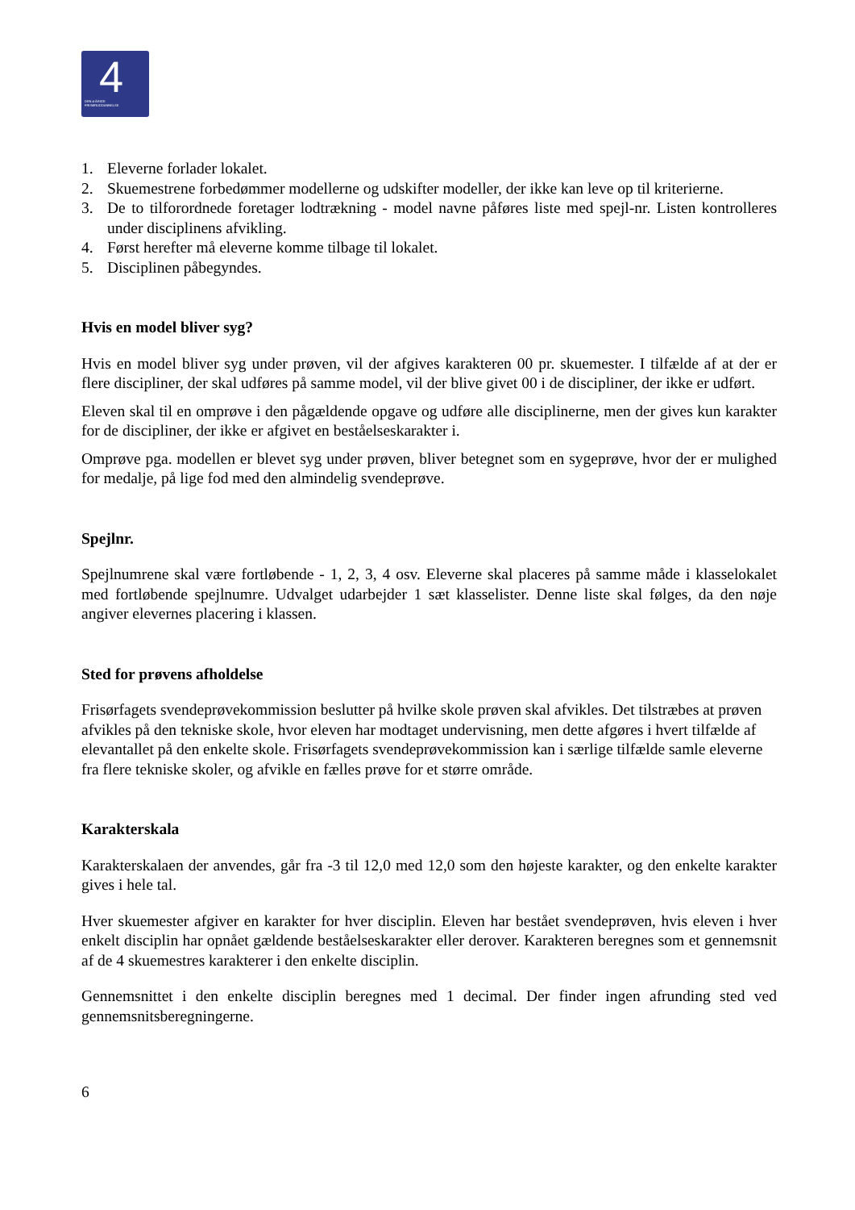4
DEN 4-ÅRIGE
FRISØRUDDANNELSE
1. Eleverne forlader lokalet.
2. Skuemestrene forbedømmer modellerne og udskifter modeller, der ikke kan leve op til kriterierne.
3. De to tilforordnede foretager lodtrækning - model navne påføres liste med spejl-nr. Listen kontrolleres under disciplinens afvikling.
4. Først herefter må eleverne komme tilbage til lokalet.
5. Disciplinen påbegyndes.
Hvis en model bliver syg?
Hvis en model bliver syg under prøven, vil der afgives karakteren 00 pr. skuemester. I tilfælde af at der er flere discipliner, der skal udføres på samme model, vil der blive givet 00 i de discipliner, der ikke er udført.
Eleven skal til en omprøve i den pågældende opgave og udføre alle disciplinerne, men der gives kun karakter for de discipliner, der ikke er afgivet en beståelseskarakter i.
Omprøve pga. modellen er blevet syg under prøven, bliver betegnet som en sygeprøve, hvor der er mulighed for medalje, på lige fod med den almindelig svendeprøve.
Spejlnr.
Spejlnumrene skal være fortløbende - 1, 2, 3, 4 osv. Eleverne skal placeres på samme måde i klasselokalet med fortløbende spejlnumre. Udvalget udarbejder 1 sæt klasselister. Denne liste skal følges, da den nøje angiver elevernes placering i klassen.
Sted for prøvens afholdelse
Frisørfagets svendeprøvekommission beslutter på hvilke skole prøven skal afvikles. Det tilstræbes at prøven afvikles på den tekniske skole, hvor eleven har modtaget undervisning, men dette afgøres i hvert tilfælde af elevantallet på den enkelte skole. Frisørfagets svendeprøvekommission kan i særlige tilfælde samle eleverne fra flere tekniske skoler, og afvikle en fælles prøve for et større område.
Karakterskala
Karakterskalaen der anvendes, går fra -3 til 12,0 med 12,0 som den højeste karakter, og den enkelte karakter gives i hele tal.
Hver skuemester afgiver en karakter for hver disciplin. Eleven har bestået svendeprøven, hvis eleven i hver enkelt disciplin har opnået gældende beståelseskarakter eller derover. Karakteren beregnes som et gennemsnit af de 4 skuemestres karakterer i den enkelte disciplin.
Gennemsnittet i den enkelte disciplin beregnes med 1 decimal. Der finder ingen afrunding sted ved gennemsnitsberegningerne.
6